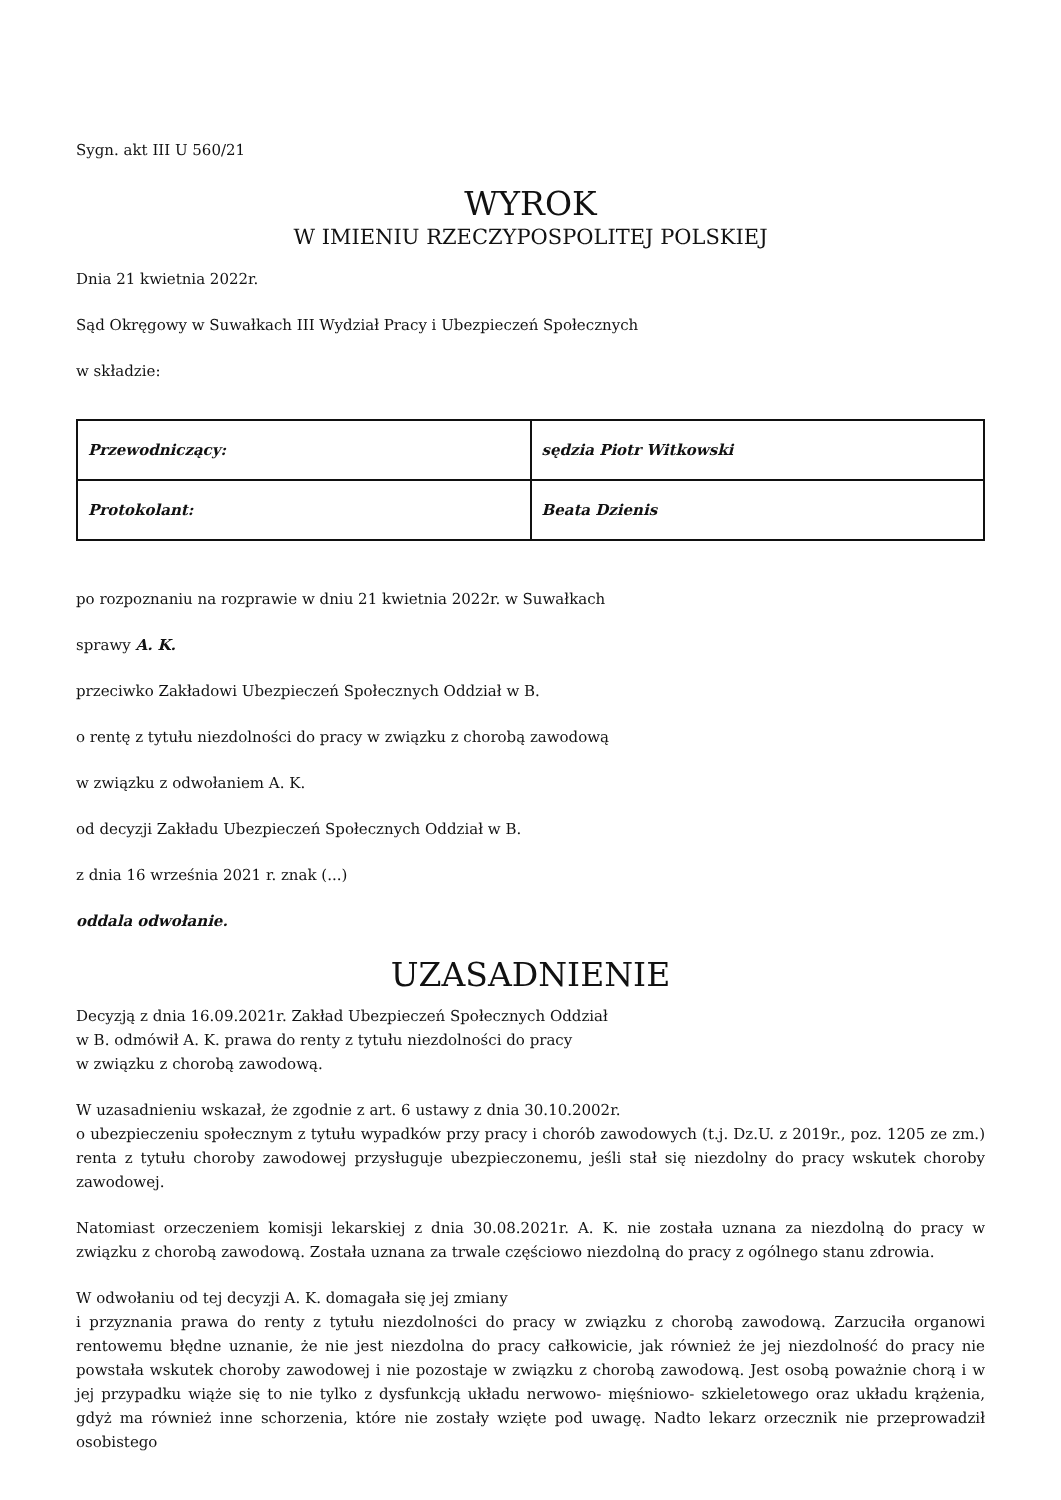Sygn. akt III U 560/21
WYROK
W IMIENIU RZECZYPOSPOLITEJ POLSKIEJ
Dnia 21 kwietnia 2022r.
Sąd Okręgowy w Suwałkach III Wydział Pracy i Ubezpieczeń Społecznych
w składzie:
| Przewodniczący: | sędzia Piotr Witkowski |
| Protokolant: | Beata Dzienis |
po rozpoznaniu na rozprawie w dniu 21 kwietnia 2022r. w Suwałkach
sprawy A. K.
przeciwko Zakładowi Ubezpieczeń Społecznych Oddział w B.
o rentę z tytułu niezdolności do pracy w związku z chorobą zawodową
w związku z odwołaniem A. K.
od decyzji Zakładu Ubezpieczeń Społecznych Oddział w B.
z dnia 16 września 2021 r. znak (...)
oddala odwołanie.
UZASADNIENIE
Decyzją z dnia 16.09.2021r. Zakład Ubezpieczeń Społecznych Oddział
w B. odmówił A. K. prawa do renty z tytułu niezdolności do pracy
w związku z chorobą zawodową.
W uzasadnieniu wskazał, że zgodnie z art. 6 ustawy z dnia 30.10.2002r.
o ubezpieczeniu społecznym z tytułu wypadków przy pracy i chorób zawodowych (t.j. Dz.U. z 2019r., poz. 1205 ze zm.) renta z tytułu choroby zawodowej przysługuje ubezpieczonemu, jeśli stał się niezdolny do pracy wskutek choroby zawodowej.
Natomiast orzeczeniem komisji lekarskiej z dnia 30.08.2021r. A. K. nie została uznana za niezdolną do pracy w związku z chorobą zawodową. Została uznana za trwale częściowo niezdolną do pracy z ogólnego stanu zdrowia.
W odwołaniu od tej decyzji A. K. domagała się jej zmiany
i przyznania prawa do renty z tytułu niezdolności do pracy w związku z chorobą zawodową. Zarzuciła organowi rentowemu błędne uznanie, że nie jest niezdolna do pracy całkowicie, jak również że jej niezdolność do pracy nie powstała wskutek choroby zawodowej i nie pozostaje w związku z chorobą zawodową. Jest osobą poważnie chorą i w jej przypadku wiąże się to nie tylko z dysfunkcją układu nerwowo- mięśniowo- szkieletowego oraz układu krążenia, gdyż ma również inne schorzenia, które nie zostały wzięte pod uwagę. Nadto lekarz orzecznik nie przeprowadził osobistego